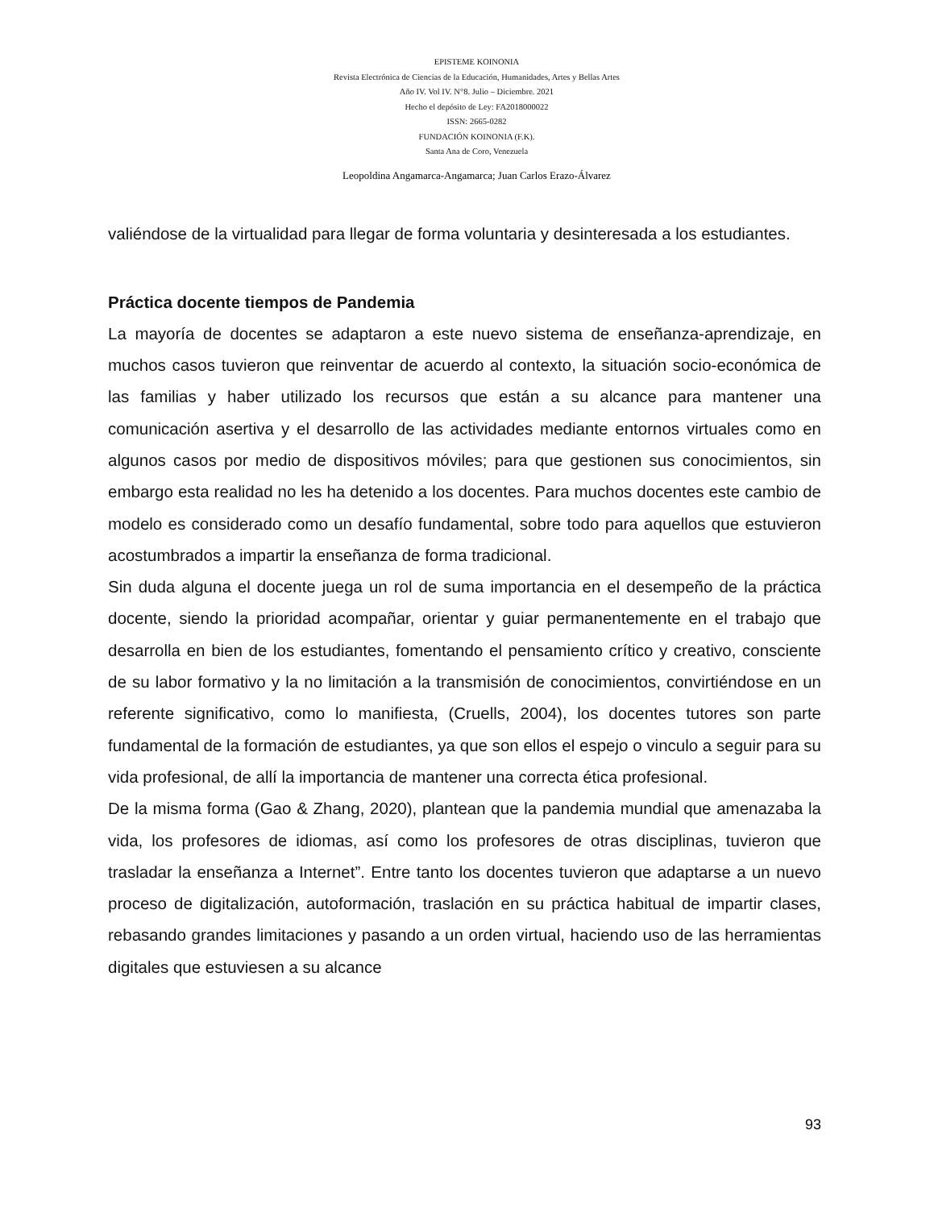EPISTEME KOINONIA
Revista Electrónica de Ciencias de la Educación, Humanidades, Artes y Bellas Artes
Año IV. Vol IV. N°8. Julio – Diciembre. 2021
Hecho el depósito de Ley: FA2018000022
ISSN: 2665-0282
FUNDACIÓN KOINONIA (F.K).
Santa Ana de Coro, Venezuela
Leopoldina Angamarca-Angamarca; Juan Carlos Erazo-Álvarez
valiéndose de la virtualidad para llegar de forma voluntaria y desinteresada a los estudiantes.
Práctica docente tiempos de Pandemia
La mayoría de docentes se adaptaron a este nuevo sistema de enseñanza-aprendizaje, en muchos casos tuvieron que reinventar de acuerdo al contexto, la situación socio-económica de las familias y haber utilizado los recursos que están a su alcance para mantener una comunicación asertiva y el desarrollo de las actividades mediante entornos virtuales como en algunos casos por medio de dispositivos móviles; para que gestionen sus conocimientos, sin embargo esta realidad no les ha detenido a los docentes. Para muchos docentes este cambio de modelo es considerado como un desafío fundamental, sobre todo para aquellos que estuvieron acostumbrados a impartir la enseñanza de forma tradicional.
Sin duda alguna el docente juega un rol de suma importancia en el desempeño de la práctica docente, siendo la prioridad acompañar, orientar y guiar permanentemente en el trabajo que desarrolla en bien de los estudiantes, fomentando el pensamiento crítico y creativo, consciente de su labor formativo y la no limitación a la transmisión de conocimientos, convirtiéndose en un referente significativo, como lo manifiesta, (Cruells, 2004), los docentes tutores son parte fundamental de la formación de estudiantes, ya que son ellos el espejo o vinculo a seguir para su vida profesional, de allí la importancia de mantener una correcta ética profesional.
De la misma forma (Gao & Zhang, 2020), plantean que la pandemia mundial que amenazaba la vida, los profesores de idiomas, así como los profesores de otras disciplinas, tuvieron que trasladar la enseñanza a Internet”. Entre tanto los docentes tuvieron que adaptarse a un nuevo proceso de digitalización, autoformación, traslación en su práctica habitual de impartir clases, rebasando grandes limitaciones y pasando a un orden virtual, haciendo uso de las herramientas digitales que estuviesen a su alcance
93